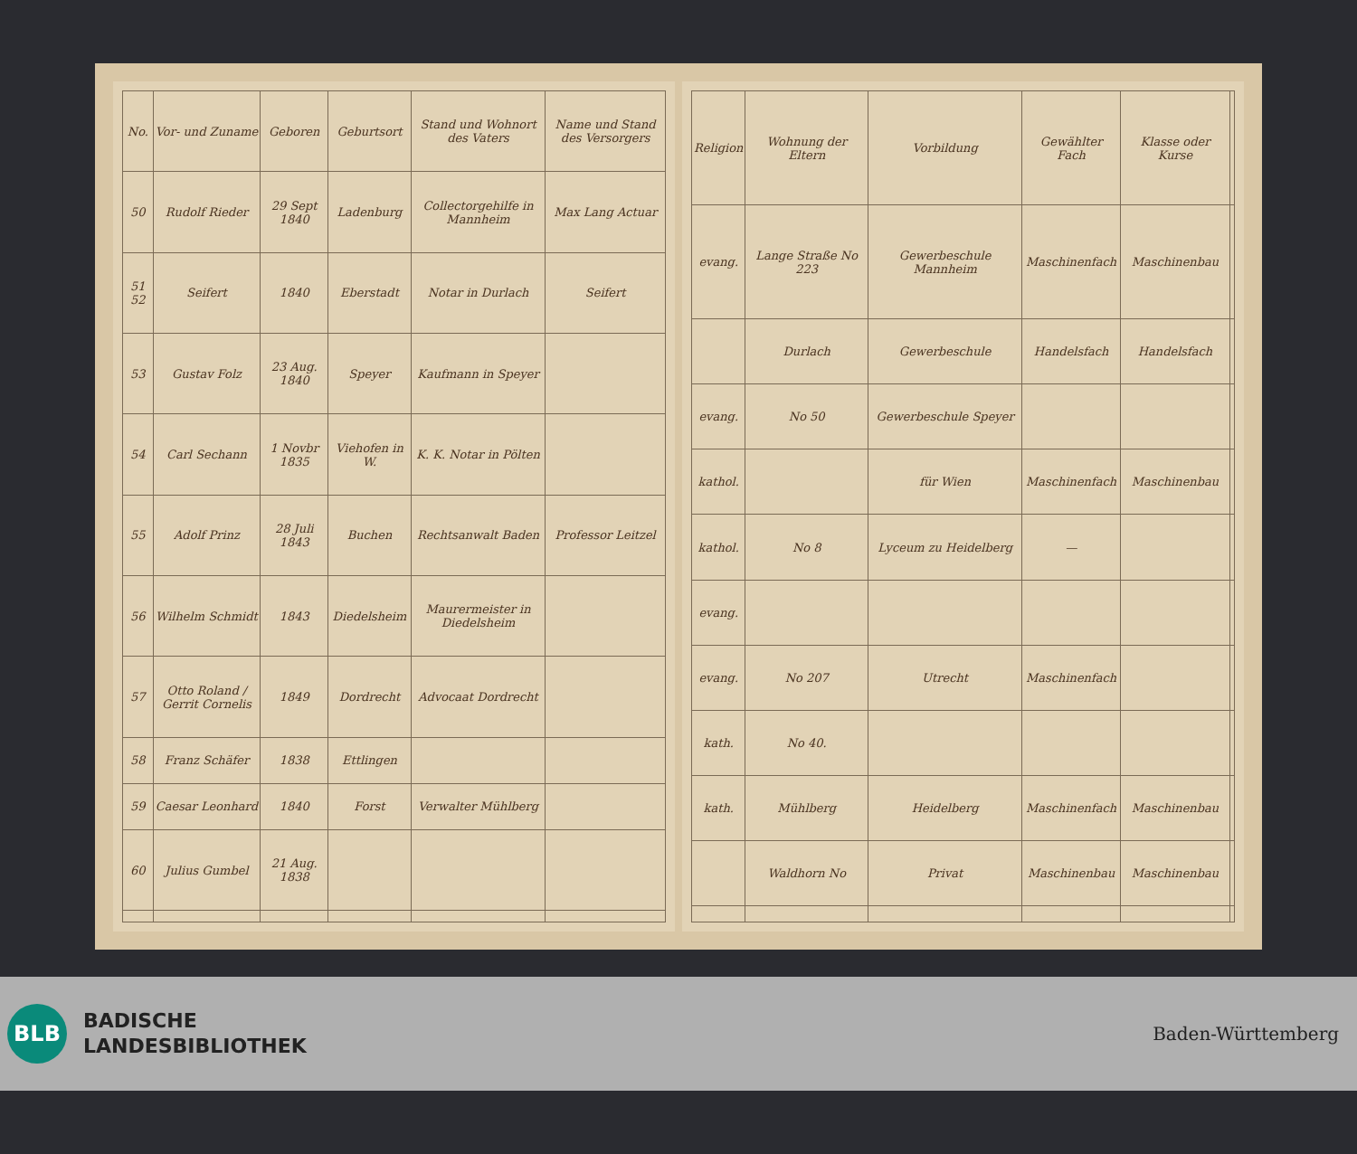| No. | Vor- und Zuname | Geboren | Geburtsort | Stand und Wohnort des Vaters | Name und Stand des Versorgers |
| --- | --- | --- | --- | --- | --- |
| 50 | Rudolf Rieder | 29 Sept 1840 | Ladenburg | Collectorgehilfe in Mannheim | Max Lang Actuar |
| 51 52 | Seifert | 1840 | Eberstadt | Notar in Durlach | Seifert |
| 53 | Gustav Folz | 23 Aug. 1840 | Speyer | Kaufmann in Speyer | |
| 54 | Carl Sechann | 1 Novbr 1835 | Viehofen in W. | K. K. Notar in Pölten | |
| 55 | Adolf Prinz | 28 Juli 1843 | Buchen | Rechtsanwalt Baden | Professor Leitzel |
| 56 | Wilhelm Schmidt | 1843 | Diedelsheim | Maurermeister in Diedelsheim | |
| 57 | Otto Roland / Gerrit Cornelis | 1849 | Dordrecht | Advocaat Dordrecht | |
| 58 | Franz Schäfer | 1838 | Ettlingen | | |
| 59 | Caesar Leonhard | 1840 | Forst | Verwalter Mühlberg | |
| 60 | Julius Gumbel | 21 Aug. 1838 | | | |
| Religion | Wohnung der Eltern | Vorbildung | Gewählter Fach | Klasse oder Kurse | |
| --- | --- | --- | --- | --- | --- |
| evang. | Lange Straße No 223 | Gewerbeschule Mannheim | Maschinenfach | Maschinenbau | |
| | Durlach | Gewerbeschule | Handelsfach | Handelsfach | |
| evang. | No 50 | Gewerbeschule Speyer | | | |
| kathol. | | für Wien | Maschinenfach | Maschinenbau | |
| kathol. | No 8 | Lyceum zu Heidelberg | — | | |
| evang. | | | | | |
| evang. | No 207 | Utrecht | Maschinenfach | | |
| kath. | No 40. | | | | |
| kath. | Mühlberg | Heidelberg | Maschinenfach | Maschinenbau | |
| | Waldhorn No | Privat | Maschinenbau | Maschinenbau | |
BLB
BADISCHE
LANDESBIBLIOTHEK
Baden-Württemberg